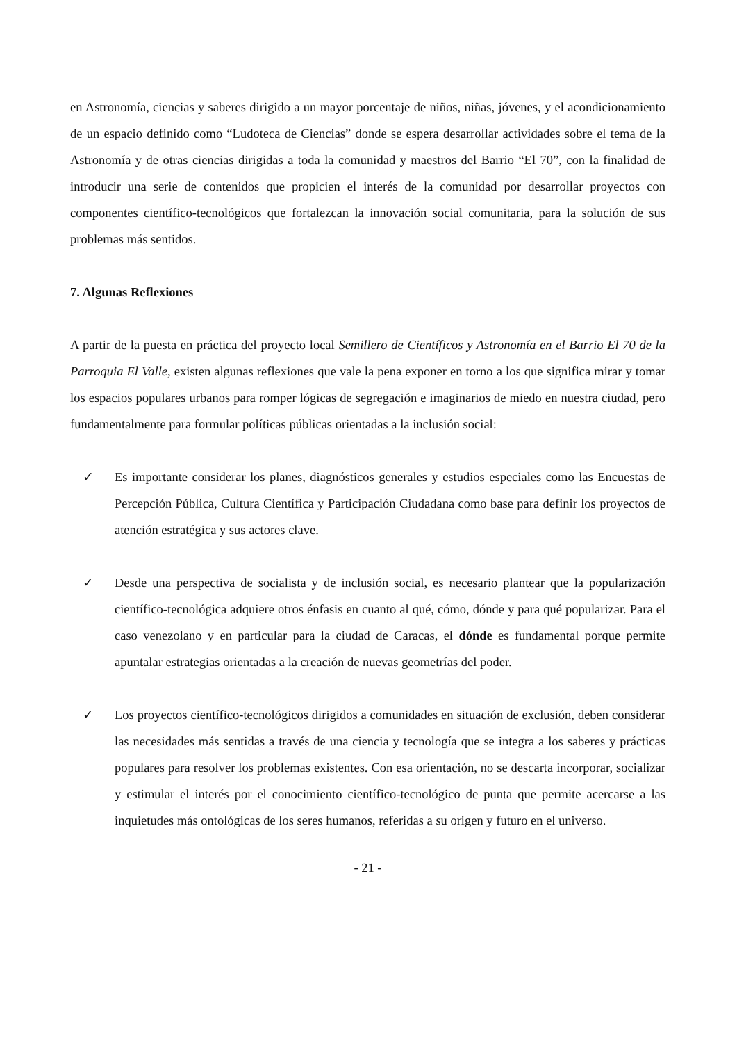en Astronomía, ciencias y saberes dirigido a un mayor porcentaje de niños, niñas, jóvenes, y el acondicionamiento de un espacio definido como “Ludoteca de Ciencias” donde se espera desarrollar actividades sobre el tema de la Astronomía y de otras ciencias dirigidas a toda la comunidad y maestros del Barrio “El 70”, con la finalidad de introducir una serie de contenidos que propicien el interés de la comunidad por desarrollar proyectos con componentes científico-tecnológicos que fortalezcan la innovación social comunitaria, para la solución de sus problemas más sentidos.
7. Algunas Reflexiones
A partir de la puesta en práctica del proyecto local Semillero de Científicos y Astronomía en el Barrio El 70 de la Parroquia El Valle, existen algunas reflexiones que vale la pena exponer en torno a los que significa mirar y tomar los espacios populares urbanos para romper lógicas de segregación e imaginarios de miedo en nuestra ciudad, pero fundamentalmente para formular políticas públicas orientadas a la inclusión social:
✓ Es importante considerar los planes, diagnósticos generales y estudios especiales como las Encuestas de Percepción Pública, Cultura Científica y Participación Ciudadana como base para definir los proyectos de atención estratégica y sus actores clave.
✓ Desde una perspectiva de socialista y de inclusión social, es necesario plantear que la popularización científico-tecnológica adquiere otros énfasis en cuanto al qué, cómo, dónde y para qué popularizar. Para el caso venezolano y en particular para la ciudad de Caracas, el dónde es fundamental porque permite apuntalar estrategias orientadas a la creación de nuevas geometrías del poder.
✓ Los proyectos científico-tecnológicos dirigidos a comunidades en situación de exclusión, deben considerar las necesidades más sentidas a través de una ciencia y tecnología que se integra a los saberes y prácticas populares para resolver los problemas existentes. Con esa orientación, no se descarta incorporar, socializar y estimular el interés por el conocimiento científico-tecnológico de punta que permite acercarse a las inquietudes más ontológicas de los seres humanos, referidas a su origen y futuro en el universo.
- 21 -